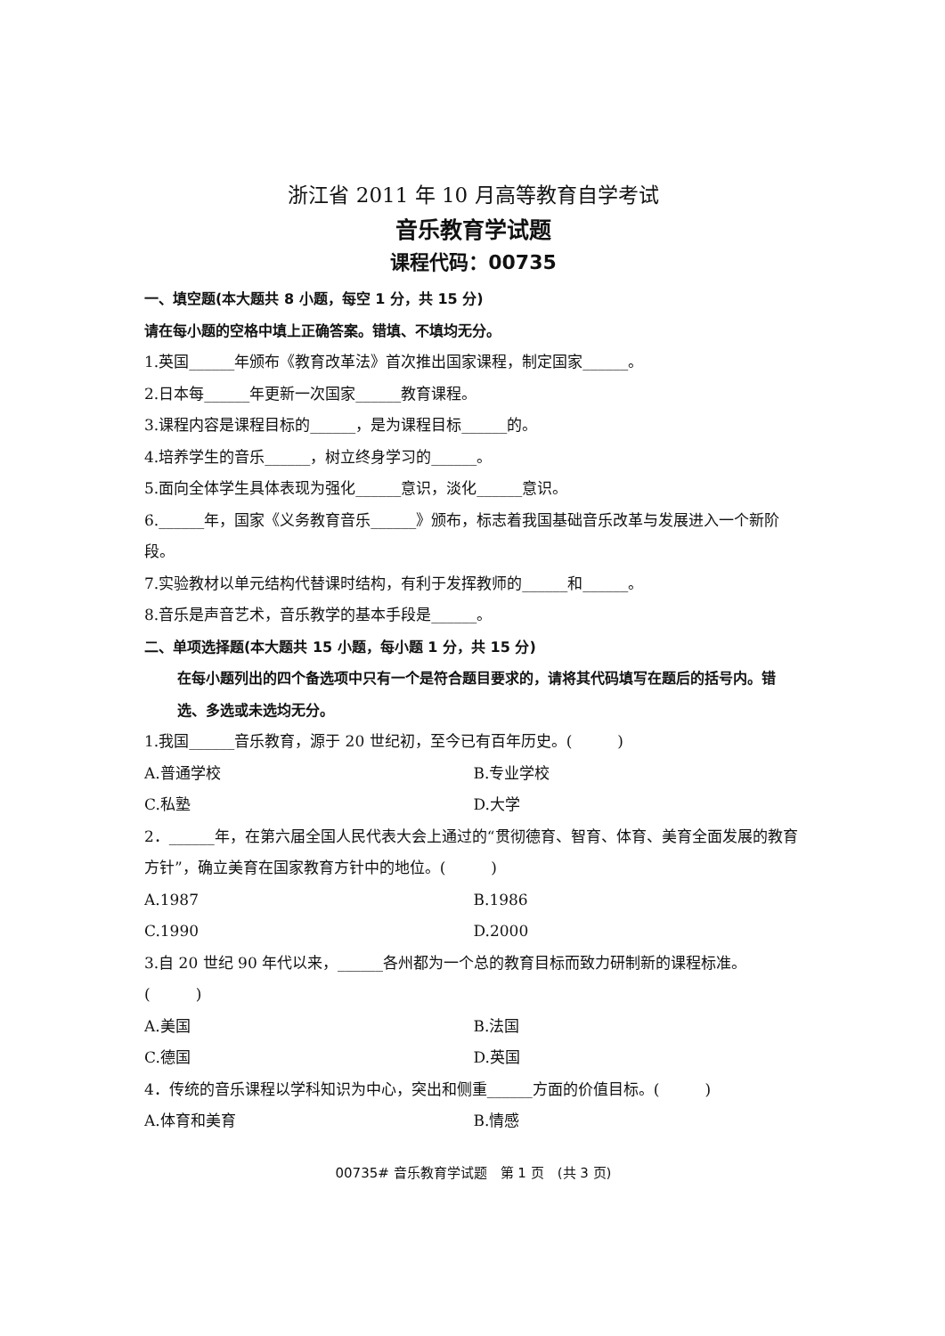浙江省 2011 年 10 月高等教育自学考试
音乐教育学试题
课程代码：00735
一、填空题(本大题共 8 小题，每空 1 分，共 15 分)
请在每小题的空格中填上正确答案。错填、不填均无分。
1.英国______年颁布《教育改革法》首次推出国家课程，制定国家______。
2.日本每______年更新一次国家______教育课程。
3.课程内容是课程目标的______，是为课程目标______的。
4.培养学生的音乐______，树立终身学习的______。
5.面向全体学生具体表现为强化______意识，淡化______意识。
6.______年，国家《义务教育音乐______》颁布，标志着我国基础音乐改革与发展进入一个新阶段。
7.实验教材以单元结构代替课时结构，有利于发挥教师的______和______。
8.音乐是声音艺术，音乐教学的基本手段是______。
二、单项选择题(本大题共 15 小题，每小题 1 分，共 15 分)
在每小题列出的四个备选项中只有一个是符合题目要求的，请将其代码填写在题后的括号内。错选、多选或未选均无分。
1.我国______音乐教育，源于 20 世纪初，至今已有百年历史。(　　　)
A.普通学校 B.专业学校
C.私塾 D.大学
2．______年，在第六届全国人民代表大会上通过的“贯彻德育、智育、体育、美育全面发展的教育方针”，确立美育在国家教育方针中的地位。(　　　)
A.1987 B.1986
C.1990 D.2000
3.自 20 世纪 90 年代以来，______各州都为一个总的教育目标而致力研制新的课程标准。(　　　)
A.美国 B.法国
C.德国 D.英国
4．传统的音乐课程以学科知识为中心，突出和侧重______方面的价值目标。(　　　)
A.体育和美育 B.情感
00735# 音乐教育学试题　第 1 页　(共 3 页)